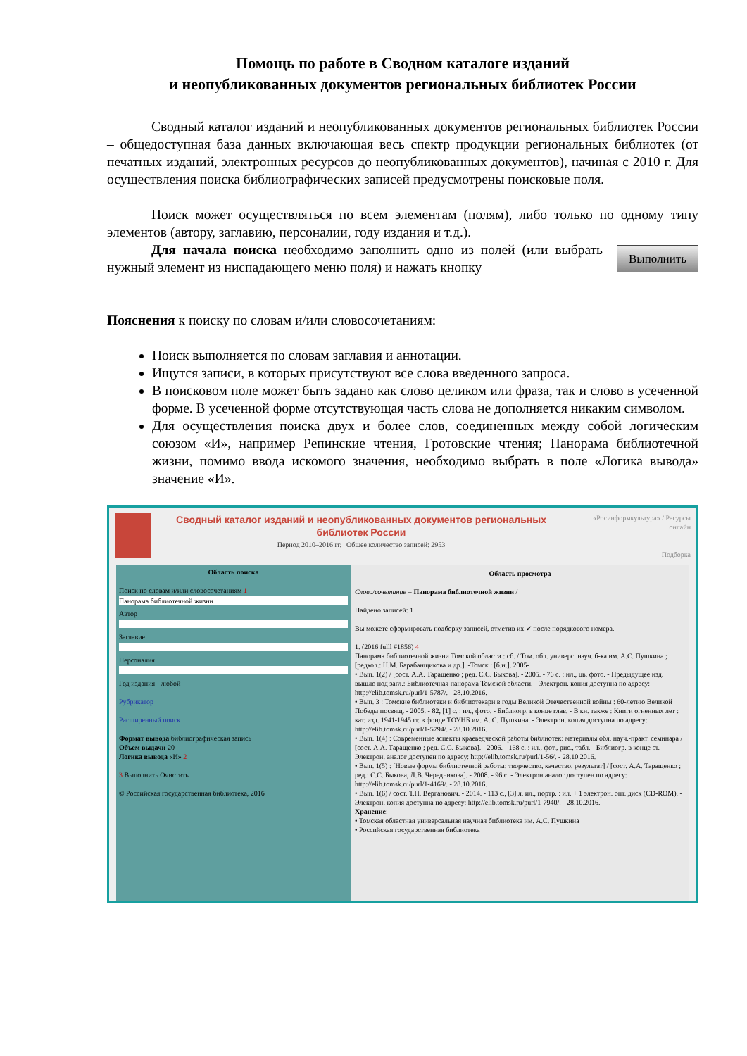Помощь по работе в Сводном каталоге изданий
и неопубликованных документов региональных библиотек России
Сводный каталог изданий и неопубликованных документов региональных библиотек России – общедоступная база данных включающая весь спектр продукции региональных библиотек (от печатных изданий, электронных ресурсов до неопубликованных документов), начиная с 2010 г. Для осуществления поиска библиографических записей предусмотрены поисковые поля.
Поиск может осуществляться по всем элементам (полям), либо только по одному типу элементов (автору, заглавию, персоналии, году издания и т.д.).
Для начала поиска необходимо заполнить одно из полей (или выбрать нужный элемент из ниспадающего меню поля) и нажать кнопку
Выполнить
Пояснения к поиску по словам и/или словосочетаниям:
Поиск выполняется по словам заглавия и аннотации.
Ищутся записи, в которых присутствуют все слова введенного запроса.
В поисковом поле может быть задано как слово целиком или фраза, так и слово в усеченной форме. В усеченной форме отсутствующая часть слова не дополняется никаким символом.
Для осуществления поиска двух и более слов, соединенных между собой логическим союзом «И», например Репинские чтения, Гротовские чтения; Панорама библиотечной жизни, помимо ввода искомого значения, необходимо выбрать в поле «Логика вывода» значение «И».
Сводный каталог изданий и неопубликованных документов региональных библиотек России
Период 2010–2016 гг. | Общее количество записей: 2953
«Росинформкультура» / Ресурсы онлайн
Подборка
Область поиска
Поиск по словам и/или словосочетаниям 1
Панорама библиотечной жизни
Автор
Заглавие
Персоналия
Год издания - любой -
Рубрикатор
Расширенный поиск
Формат вывода библиографическая запись
Объем выдачи 20
Логика вывода «И» 2
3 Выполнить Очистить
© Российская государственная библиотека, 2016
Область просмотра
Слово/сочетание = Панорама библиотечной жизни /
Найдено записей: 1
Вы можете сформировать подборку записей, отметив их ✔ после порядкового номера.
1. (2016 fulll #1856) 4
Панорама библиотечной жизни Томской области : сб. / Том. обл. универс. науч. б-ка им. А.С. Пушкина ; [редкол.: Н.М. Барабанщикова и др.]. -Томск : [б.и.], 2005-
• Вып. 1(2) / [сост. А.А. Таращенко ; ред. С.С. Быкова]. - 2005. - 76 с. : ил., цв. фото. - Предыдущее изд. вышло под загл.: Библиотечная панорама Томской области. - Электрон. копия доступна по адресу: http://elib.tomsk.ru/purl/1-5787/. - 28.10.2016.
• Вып. 3 : Томские библиотеки и библиотекари в годы Великой Отечественной войны : 60-летию Великой Победы посвящ. - 2005. - 82, [1] с. : ил., фото. - Библиогр. в конце глав. - В кн. также : Книги огненных лет : кат. изд. 1941-1945 гг. в фонде ТОУНБ им. А. С. Пушкина. - Электрон. копия доступна по адресу: http://elib.tomsk.ru/purl/1-5794/. - 28.10.2016.
• Вып. 1(4) : Современные аспекты краеведческой работы библиотек: материалы обл. науч.-практ. семинара / [сост. А.А. Таращенко ; ред. С.С. Быкова]. - 2006. - 168 с. : ил., фот., рис., табл. - Библиогр. в конце ст. - Электрон. аналог доступен по адресу: http://elib.tomsk.ru/purl/1-56/. - 28.10.2016.
• Вып. 1(5) : [Новые формы библиотечной работы: творчество, качество, результат] / [сост. А.А. Таращенко ; ред.: С.С. Быкова, Л.В. Чередникова]. - 2008. - 96 с. - Электрон аналог доступен по адресу: http://elib.tomsk.ru/purl/1-4169/. - 28.10.2016.
• Вып. 1(6) / сост. Т.П. Верганович. - 2014. - 113 с., [3] л. ил., портр. : ил. + 1 электрон. опт. диск (CD-ROM). - Электрон. копия доступна по адресу: http://elib.tomsk.ru/purl/1-7940/. - 28.10.2016.
Хранение:
• Томская областная универсальная научная библиотека им. А.С. Пушкина
• Российская государственная библиотека